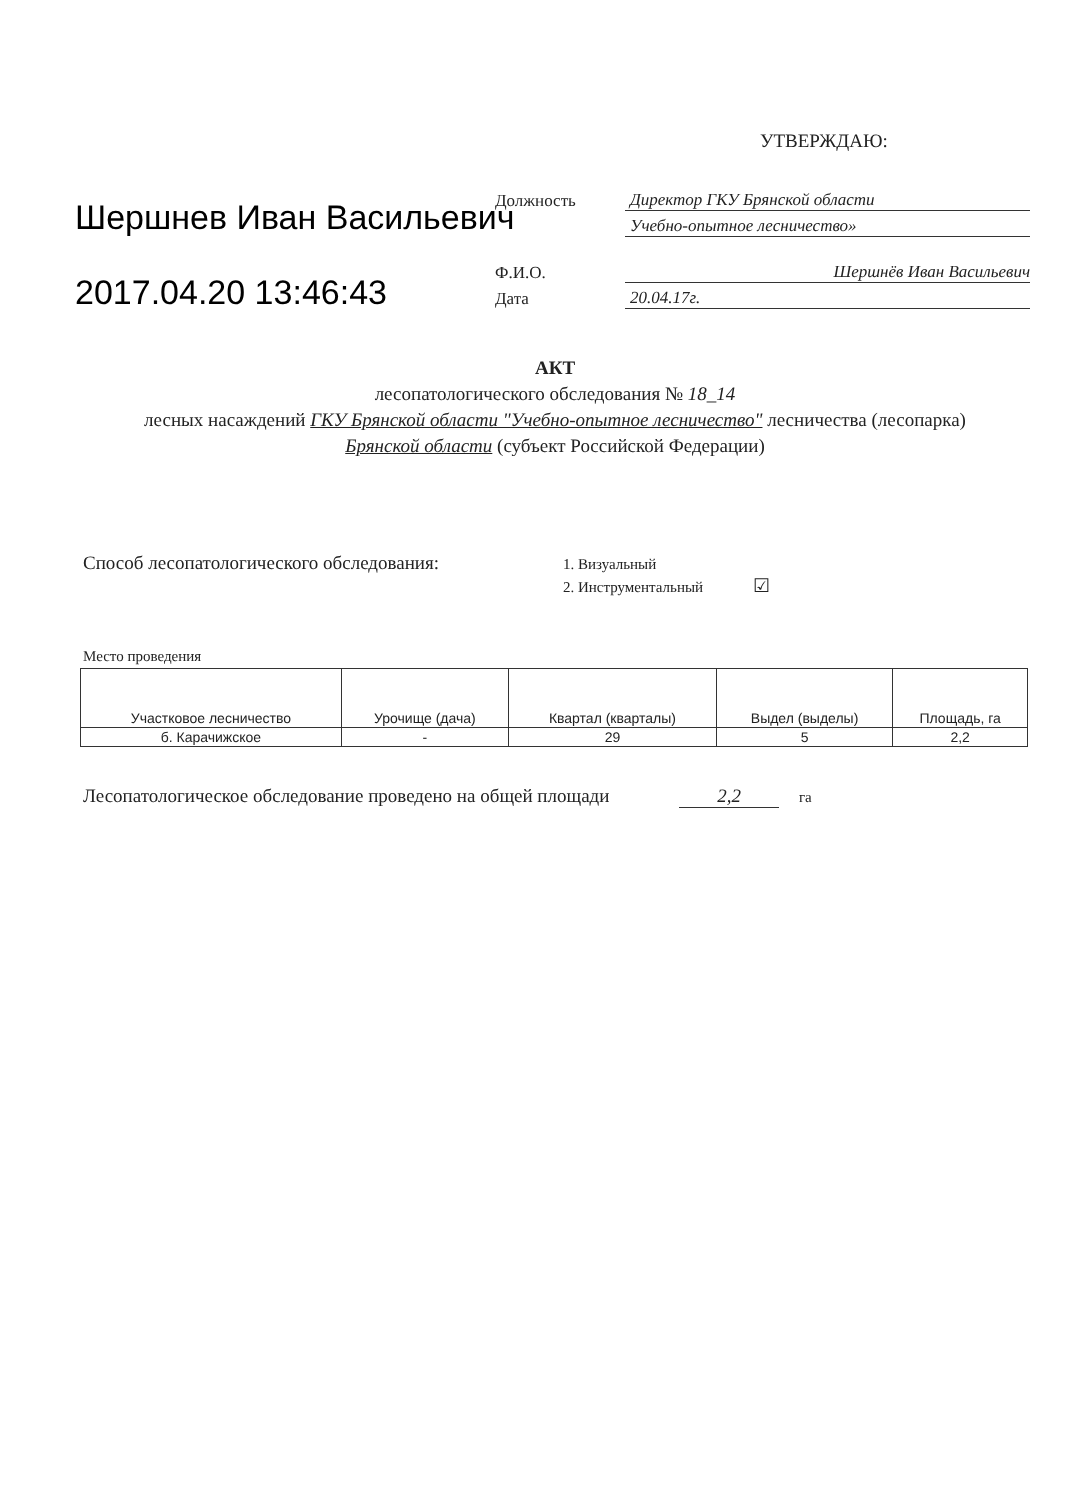УТВЕРЖДАЮ:
Шершнев Иван Васильевич
2017.04.20 13:46:43
Должность Директор ГКУ Брянской области
Учебно-опытное лесничество»
Ф.И.О. Шершнёв Иван Васильевич
Дата 20.04.17г.
АКТ
лесопатологического обследования № 18_14
лесных насаждений ГКУ Брянской области "Учебно-опытное лесничество" лесничества (лесопарка)
Брянской области (субъект Российской Федерации)
Способ лесопатологического обследования: 1. Визуальный
2. Инструментальный ☑
Место проведения
| Участковое лесничество | Урочище (дача) | Квартал (кварталы) | Выдел (выделы) | Площадь, га |
| --- | --- | --- | --- | --- |
| б. Карачижское | - | 29 | 5 | 2,2 |
Лесопатологическое обследование проведено на общей площади 2,2 га